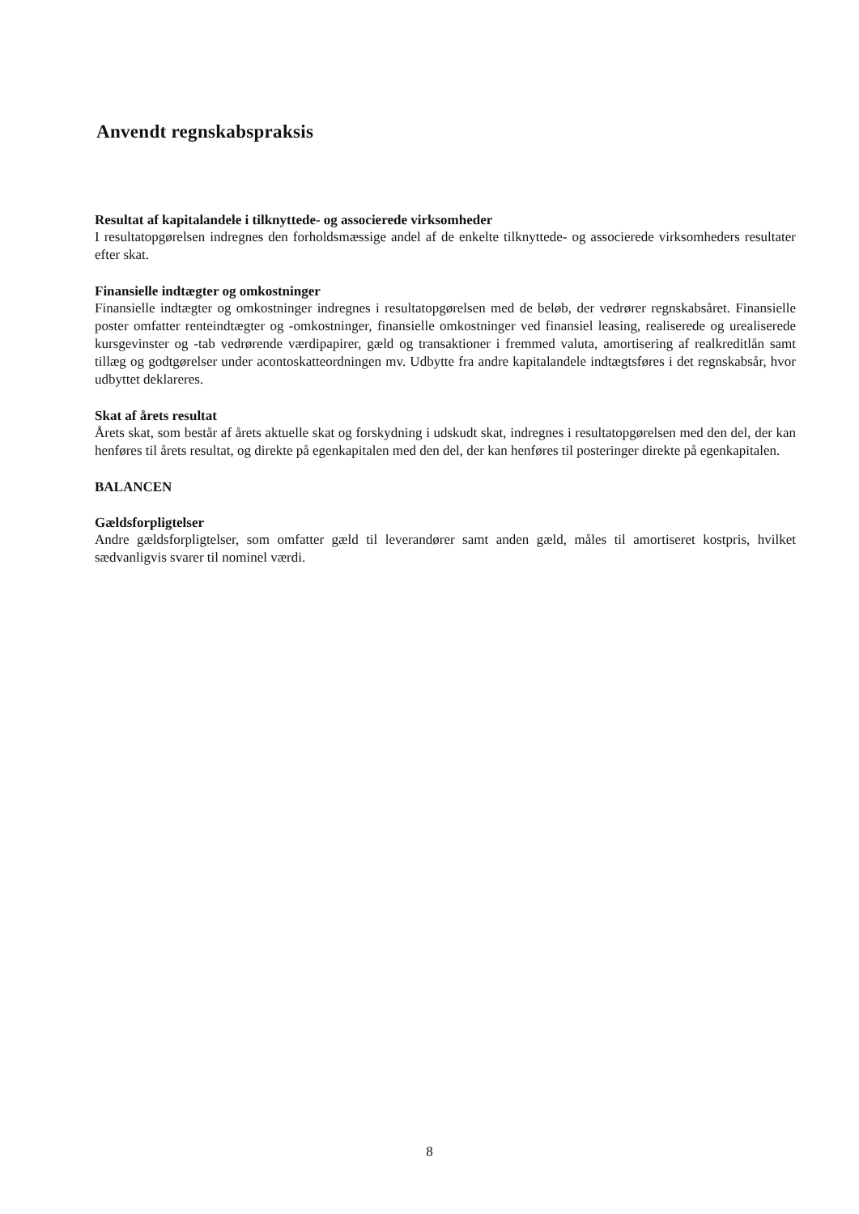Anvendt regnskabspraksis
Resultat af kapitalandele i tilknyttede- og associerede virksomheder
I resultatopgørelsen indregnes den forholdsmæssige andel af de enkelte tilknyttede- og associerede virksomheders resultater efter skat.
Finansielle indtægter og omkostninger
Finansielle indtægter og omkostninger indregnes i resultatopgørelsen med de beløb, der vedrører regnskabsåret. Finansielle poster omfatter renteindtægter og -omkostninger, finansielle omkostninger ved finansiel leasing, realiserede og urealiserede kursgevinster og -tab vedrørende værdipapirer, gæld og transaktioner i fremmed valuta, amortisering af realkreditlån samt tillæg og godtgørelser under acontoskatteordningen mv. Udbytte fra andre kapitalandele indtægtsføres i det regnskabsår, hvor udbyttet deklareres.
Skat af årets resultat
Årets skat, som består af årets aktuelle skat og forskydning i udskudt skat, indregnes i resultatopgørelsen med den del, der kan henføres til årets resultat, og direkte på egenkapitalen med den del, der kan henføres til posteringer direkte på egenkapitalen.
BALANCEN
Gældsforpligtelser
Andre gældsforpligtelser, som omfatter gæld til leverandører samt anden gæld, måles til amortiseret kostpris, hvilket sædvanligvis svarer til nominel værdi.
8